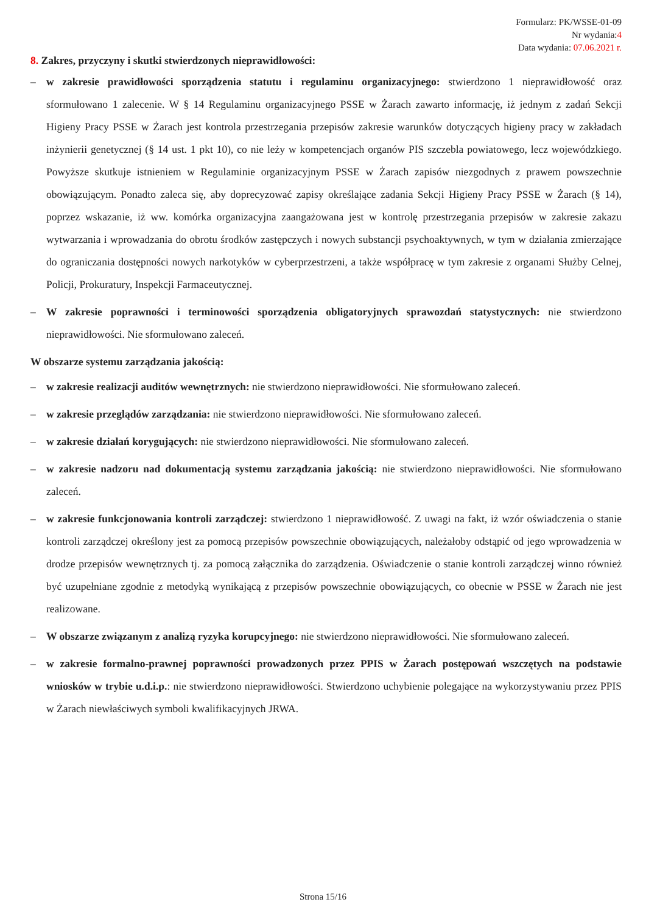Formularz: PK/WSSE-01-09
Nr wydania:4
Data wydania: 07.06.2021 r.
8. Zakres, przyczyny i skutki stwierdzonych nieprawidłowości:
– w zakresie prawidłowości sporządzenia statutu i regulaminu organizacyjnego: stwierdzono 1 nieprawidłowość oraz sformułowano 1 zalecenie. W § 14 Regulaminu organizacyjnego PSSE w Żarach zawarto informację, iż jednym z zadań Sekcji Higieny Pracy PSSE w Żarach jest kontrola przestrzegania przepisów zakresie warunków dotyczących higieny pracy w zakładach inżynierii genetycznej (§ 14 ust. 1 pkt 10), co nie leży w kompetencjach organów PIS szczebla powiatowego, lecz wojewódzkiego. Powyższe skutkuje istnieniem w Regulaminie organizacyjnym PSSE w Żarach zapisów niezgodnych z prawem powszechnie obowiązującym. Ponadto zaleca się, aby doprecyzować zapisy określające zadania Sekcji Higieny Pracy PSSE w Żarach (§ 14), poprzez wskazanie, iż ww. komórka organizacyjna zaangażowana jest w kontrolę przestrzegania przepisów w zakresie zakazu wytwarzania i wprowadzania do obrotu środków zastępczych i nowych substancji psychoaktywnych, w tym w działania zmierzające do ograniczania dostępności nowych narkotyków w cyberprzestrzeni, a także współpracę w tym zakresie z organami Służby Celnej, Policji, Prokuratury, Inspekcji Farmaceutycznej.
– W zakresie poprawności i terminowości sporządzenia obligatoryjnych sprawozdań statystycznych: nie stwierdzono nieprawidłowości. Nie sformułowano zaleceń.
W obszarze systemu zarządzania jakością:
– w zakresie realizacji auditów wewnętrznych: nie stwierdzono nieprawidłowości. Nie sformułowano zaleceń.
– w zakresie przeglądów zarządzania: nie stwierdzono nieprawidłowości. Nie sformułowano zaleceń.
– w zakresie działań korygujących: nie stwierdzono nieprawidłowości. Nie sformułowano zaleceń.
– w zakresie nadzoru nad dokumentacją systemu zarządzania jakością: nie stwierdzono nieprawidłowości. Nie sformułowano zaleceń.
– w zakresie funkcjonowania kontroli zarządczej: stwierdzono 1 nieprawidłowość. Z uwagi na fakt, iż wzór oświadczenia o stanie kontroli zarządczej określony jest za pomocą przepisów powszechnie obowiązujących, należałoby odstąpić od jego wprowadzenia w drodze przepisów wewnętrznych tj. za pomocą załącznika do zarządzenia. Oświadczenie o stanie kontroli zarządczej winno również być uzupełniane zgodnie z metodyką wynikającą z przepisów powszechnie obowiązujących, co obecnie w PSSE w Żarach nie jest realizowane.
– W obszarze związanym z analizą ryzyka korupcyjnego: nie stwierdzono nieprawidłowości. Nie sformułowano zaleceń.
– w zakresie formalno-prawnej poprawności prowadzonych przez PPIS w Żarach postępowań wszczętych na podstawie wniosków w trybie u.d.i.p.: nie stwierdzono nieprawidłowości. Stwierdzono uchybienie polegające na wykorzystywaniu przez PPIS w Żarach niewłaściwych symboli kwalifikacyjnych JRWA.
Strona 15/16